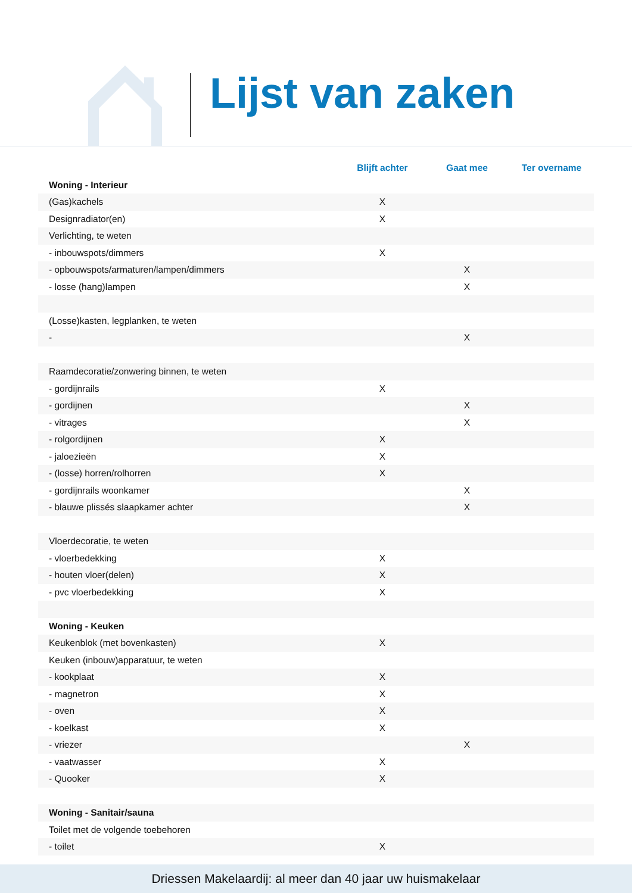Lijst van zaken
| | Blijft achter | Gaat mee | Ter overname |
| --- | --- | --- | --- |
| Woning - Interieur | | | |
| (Gas)kachels | X | | |
| Designradiator(en) | X | | |
| Verlichting, te weten | | | |
| - inbouwspots/dimmers | X | | |
| - opbouwspots/armaturen/lampen/dimmers | | X | |
| - losse (hang)lampen | | X | |
| (Losse)kasten, legplanken, te weten | | | |
| - | | X | |
| Raamdecoratie/zonwering binnen, te weten | | | |
| - gordijnrails | X | | |
| - gordijnen | | X | |
| - vitrages | | X | |
| - rolgordijnen | X | | |
| - jaloezieën | X | | |
| - (losse) horren/rolhorren | X | | |
| - gordijnrails woonkamer | | X | |
| - blauwe plissés slaapkamer achter | | X | |
| Vloerdecoratie, te weten | | | |
| - vloerbedekking | X | | |
| - houten vloer(delen) | X | | |
| - pvc vloerbedekking | X | | |
| Woning - Keuken | | | |
| Keukenblok (met bovenkasten) | X | | |
| Keuken (inbouw)apparatuur, te weten | | | |
| - kookplaat | X | | |
| - magnetron | X | | |
| - oven | X | | |
| - koelkast | X | | |
| - vriezer | | X | |
| - vaatwasser | X | | |
| - Quooker | X | | |
| Woning - Sanitair/sauna | | | |
| Toilet met de volgende toebehoren | | | |
| - toilet | X | | |
Driessen Makelaardij: al meer dan 40 jaar uw huismakelaar